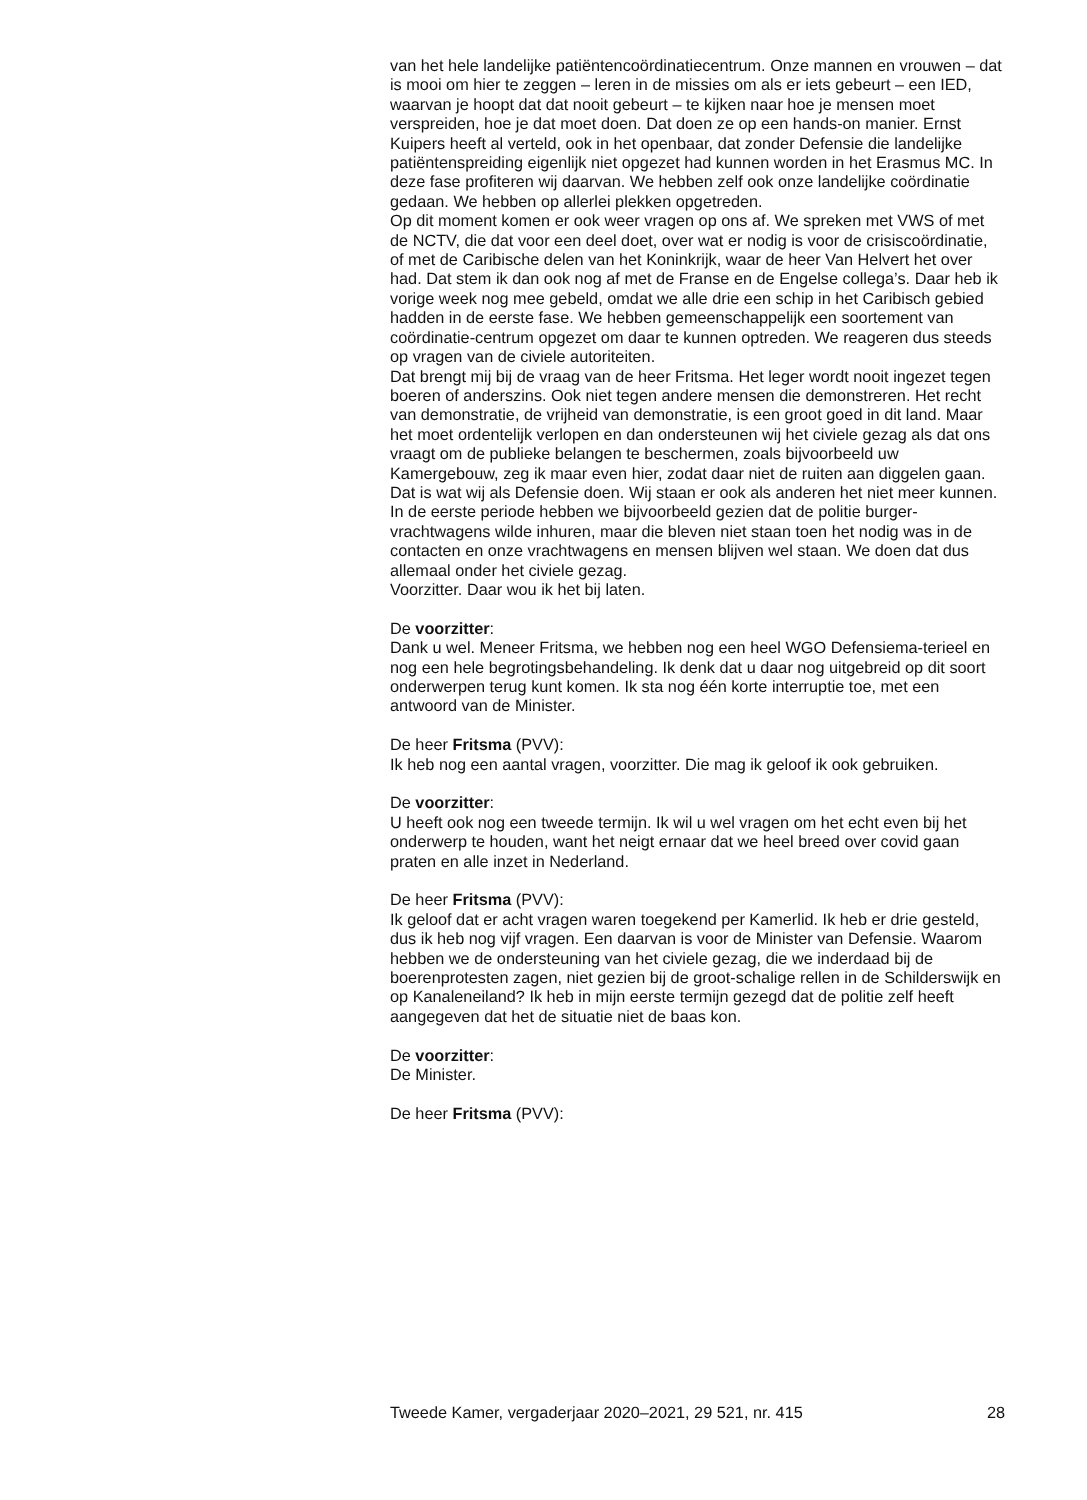van het hele landelijke patiëntencoördinatiecentrum. Onze mannen en vrouwen – dat is mooi om hier te zeggen – leren in de missies om als er iets gebeurt – een IED, waarvan je hoopt dat dat nooit gebeurt – te kijken naar hoe je mensen moet verspreiden, hoe je dat moet doen. Dat doen ze op een hands-on manier. Ernst Kuipers heeft al verteld, ook in het openbaar, dat zonder Defensie die landelijke patiëntenspreiding eigenlijk niet opgezet had kunnen worden in het Erasmus MC. In deze fase profiteren wij daarvan. We hebben zelf ook onze landelijke coördinatie gedaan. We hebben op allerlei plekken opgetreden.
Op dit moment komen er ook weer vragen op ons af. We spreken met VWS of met de NCTV, die dat voor een deel doet, over wat er nodig is voor de crisiscoördinatie, of met de Caribische delen van het Koninkrijk, waar de heer Van Helvert het over had. Dat stem ik dan ook nog af met de Franse en de Engelse collega’s. Daar heb ik vorige week nog mee gebeld, omdat we alle drie een schip in het Caribisch gebied hadden in de eerste fase. We hebben gemeenschappelijk een soortement van coördinatie-centrum opgezet om daar te kunnen optreden. We reageren dus steeds op vragen van de civiele autoriteiten.
Dat brengt mij bij de vraag van de heer Fritsma. Het leger wordt nooit ingezet tegen boeren of anderszins. Ook niet tegen andere mensen die demonstreren. Het recht van demonstratie, de vrijheid van demonstratie, is een groot goed in dit land. Maar het moet ordentelijk verlopen en dan ondersteunen wij het civiele gezag als dat ons vraagt om de publieke belangen te beschermen, zoals bijvoorbeeld uw Kamergebouw, zeg ik maar even hier, zodat daar niet de ruiten aan diggelen gaan. Dat is wat wij als Defensie doen. Wij staan er ook als anderen het niet meer kunnen. In de eerste periode hebben we bijvoorbeeld gezien dat de politie burger-vrachtwagens wilde inhuren, maar die bleven niet staan toen het nodig was in de contacten en onze vrachtwagens en mensen blijven wel staan. We doen dat dus allemaal onder het civiele gezag.
Voorzitter. Daar wou ik het bij laten.
De voorzitter:
Dank u wel. Meneer Fritsma, we hebben nog een heel WGO Defensiema-terieel en nog een hele begrotingsbehandeling. Ik denk dat u daar nog uitgebreid op dit soort onderwerpen terug kunt komen. Ik sta nog één korte interruptie toe, met een antwoord van de Minister.
De heer Fritsma (PVV):
Ik heb nog een aantal vragen, voorzitter. Die mag ik geloof ik ook gebruiken.
De voorzitter:
U heeft ook nog een tweede termijn. Ik wil u wel vragen om het echt even bij het onderwerp te houden, want het neigt ernaar dat we heel breed over covid gaan praten en alle inzet in Nederland.
De heer Fritsma (PVV):
Ik geloof dat er acht vragen waren toegekend per Kamerlid. Ik heb er drie gesteld, dus ik heb nog vijf vragen. Een daarvan is voor de Minister van Defensie. Waarom hebben we de ondersteuning van het civiele gezag, die we inderdaad bij de boerenprotesten zagen, niet gezien bij de groot-schalige rellen in de Schilderswijk en op Kanaleneiland? Ik heb in mijn eerste termijn gezegd dat de politie zelf heeft aangegeven dat het de situatie niet de baas kon.
De voorzitter:
De Minister.
De heer Fritsma (PVV):
Tweede Kamer, vergaderjaar 2020–2021, 29 521, nr. 415 28